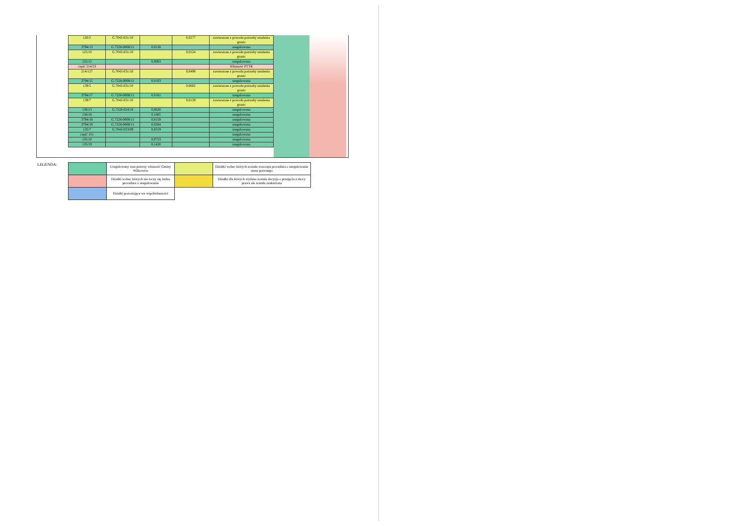| 120/2 | G.7043-031/10 | | 0,0277 | zawieszone z powodu potrzeby ustalenia granic |
| 3794/13 | G.7228-0008/11 | 0,0126 | | uregulowana |
| 125/10 | G.7043-031/10 | | 0,0124 | zawieszone z powodu potrzeby ustalenia granic |
| 125/12 | | 0,0063 | | uregulowana |
| część 214/53 | | | | Własność PTTK |
| 214/127 | G.7043-031/10 | | 0,0498 | zawieszone z powodu potrzeby ustalenia granic |
| 3794/15 | G.7228-0008/11 | 0,0103 | | uregulowana |
| 139/5 | G.7043-031/10 | | 0,0602 | zawieszone z powodu potrzeby ustalenia granic |
| 3794/17 | G.7228-0008/11 | 0,0161 | | uregulowana |
| 139/7 | G.7043-031/10 | | 0,0129 | zawieszone z powodu potrzeby ustalenia granic |
| 138/13 | G.7228-024/10 | 0,0626 | | uregulowana |
| 138/16 | | 0,1605 | | uregulowana |
| 3794/18 | G.7228-0008/11 | 0,0159 | | uregulowana |
| 3794/19 | G.7228-0008/11 | 0,0204 | | uregulowana |
| 135/7 | G.7043-023/09 | 0,0319 | | uregulowana |
| część 151 | | | | uregulowana |
| 135/10 | | 0,0753 | | uregulowana |
| 135/19 | | 0,1420 | | uregulowana |
LEGENDA:
| | Uregulowany stan prawny własność Gminy Wilkowice | | Działki wobec których została wszczęta procedura o uregulowanie stanu prawnego |
| | Działki wobec których nie toczy się żadna procedura o uregulowanie | | Działki dla których wydana została decyzja o przejęciu z mocy prawa ale została zaskarżona |
| | Działki pozostające we współwłasności | | |